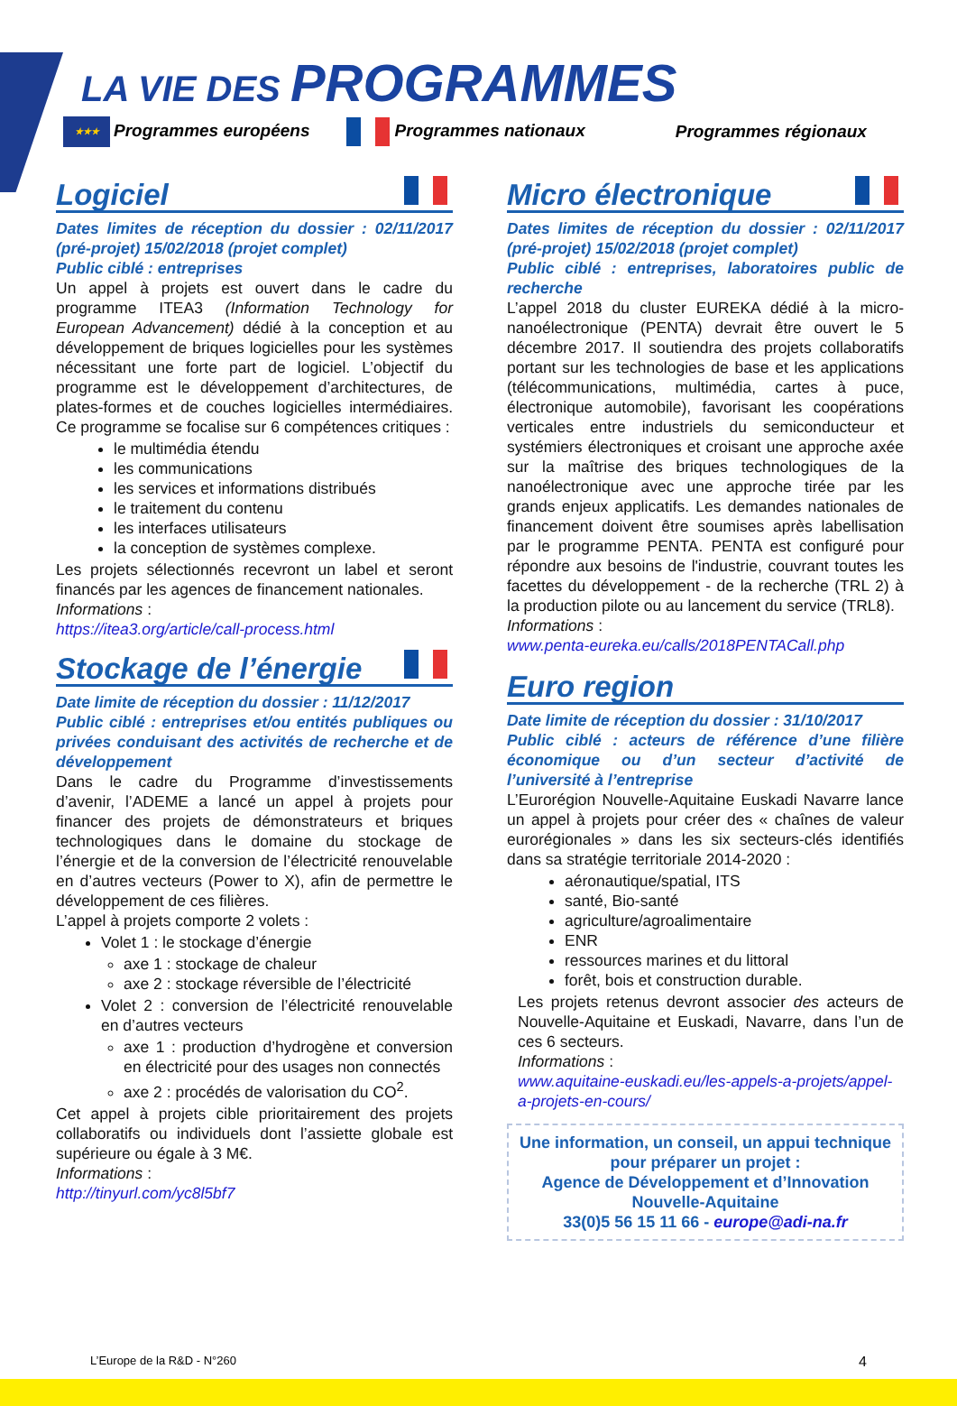LA VIE DES PROGRAMMES
★★★ Programmes européens Programmes nationaux Programmes régionaux
Logiciel
Dates limites de réception du dossier : 02/11/2017 (pré-projet) 15/02/2018 (projet complet)
Public ciblé : entreprises
Un appel à projets est ouvert dans le cadre du programme ITEA3 (Information Technology for European Advancement) dédié à la conception et au développement de briques logicielles pour les systèmes nécessitant une forte part de logiciel. L’objectif du programme est le développement d’architectures, de plates-formes et de couches logicielles intermédiaires. Ce programme se focalise sur 6 compétences critiques :
le multimédia étendu
les communications
les services et informations distribués
le traitement du contenu
les interfaces utilisateurs
la conception de systèmes complexe.
Les projets sélectionnés recevront un label et seront financés par les agences de financement nationales.
Informations :
https://itea3.org/article/call-process.html
Stockage de l’énergie
Date limite de réception du dossier : 11/12/2017
Public ciblé : entreprises et/ou entités publiques ou privées conduisant des activités de recherche et de développement
Dans le cadre du Programme d’investissements d’avenir, l’ADEME a lancé un appel à projets pour financer des projets de démonstrateurs et briques technologiques dans le domaine du stockage de l’énergie et de la conversion de l’électricité renouvelable en d’autres vecteurs (Power to X), afin de permettre le développement de ces filières.
L’appel à projets comporte 2 volets :
Volet 1 : le stockage d’énergie
axe 1 : stockage de chaleur
axe 2 : stockage réversible de l’électricité
Volet 2 : conversion de l’électricité renouvelable en d’autres vecteurs
axe 1 : production d’hydrogène et conversion en électricité pour des usages non connectés
axe 2 : procédés de valorisation du CO<sup>2</sup>.
Cet appel à projets cible prioritairement des projets collaboratifs ou individuels dont l’assiette globale est supérieure ou égale à 3 M€.
Informations :
http://tinyurl.com/yc8l5bf7
Micro électronique
Dates limites de réception du dossier : 02/11/2017 (pré-projet) 15/02/2018 (projet complet)
Public ciblé : entreprises, laboratoires public de recherche
L’appel 2018 du cluster EUREKA dédié à la micro-nanoélectronique (PENTA) devrait être ouvert le 5 décembre 2017. Il soutiendra des projets collaboratifs portant sur les technologies de base et les applications (télécommunications, multimédia, cartes à puce, électronique automobile), favorisant les coopérations verticales entre industriels du semiconducteur et systémiers électroniques et croisant une approche axée sur la maîtrise des briques technologiques de la nanoélectronique avec une approche tirée par les grands enjeux applicatifs. Les demandes nationales de financement doivent être soumises après labellisation par le programme PENTA. PENTA est configuré pour répondre aux besoins de l'industrie, couvrant toutes les facettes du développement - de la recherche (TRL 2) à la production pilote ou au lancement du service (TRL8).
Informations :
www.penta-eureka.eu/calls/2018PENTACall.php
Euro region
Date limite de réception du dossier : 31/10/2017
Public ciblé : acteurs de référence d’une filière économique ou d’un secteur d’activité de l’université à l’entreprise
L’Eurorégion Nouvelle-Aquitaine Euskadi Navarre lance un appel à projets pour créer des « chaînes de valeur eurorégionales » dans les six secteurs-clés identifiés dans sa stratégie territoriale 2014-2020 :
aéronautique/spatial, ITS
santé, Bio-santé
agriculture/agroalimentaire
ENR
ressources marines et du littoral
forêt, bois et construction durable.
Les projets retenus devront associer des acteurs de Nouvelle-Aquitaine et Euskadi, Navarre, dans l’un de ces 6 secteurs.
Informations :
www.aquitaine-euskadi.eu/les-appels-a-projets/appel-a-projets-en-cours/
Une information, un conseil, un appui technique pour préparer un projet :
Agence de Développement et d’Innovation
Nouvelle-Aquitaine
33(0)5 56 15 11 66 - europe@adi-na.fr
L’Europe de la R&D - N°260 4